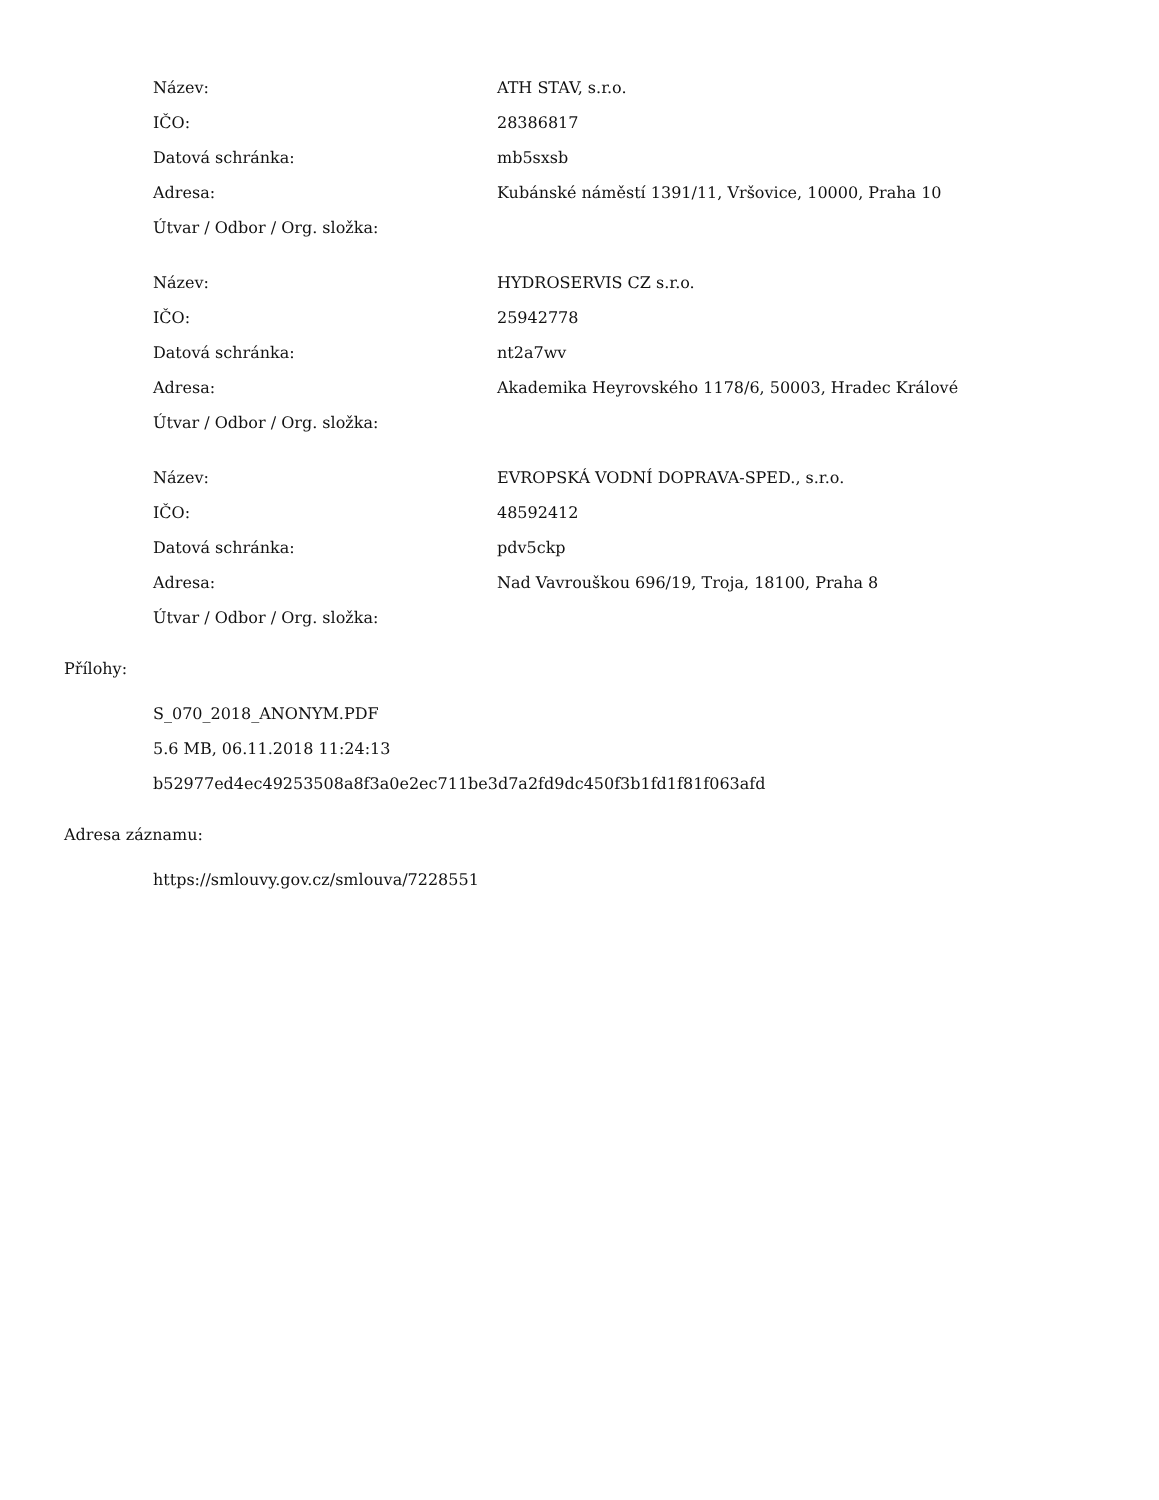| Název: | ATH STAV, s.r.o. |
| IČO: | 28386817 |
| Datová schránka: | mb5sxsb |
| Adresa: | Kubánské náměstí 1391/11, Vršovice, 10000, Praha 10 |
| Útvar / Odbor / Org. složka: | |
| Název: | HYDROSERVIS CZ s.r.o. |
| IČO: | 25942778 |
| Datová schránka: | nt2a7wv |
| Adresa: | Akademika Heyrovského 1178/6, 50003, Hradec Králové |
| Útvar / Odbor / Org. složka: | |
| Název: | EVROPSKÁ VODNÍ DOPRAVA-SPED., s.r.o. |
| IČO: | 48592412 |
| Datová schránka: | pdv5ckp |
| Adresa: | Nad Vavrouškou 696/19, Troja, 18100, Praha 8 |
| Útvar / Odbor / Org. složka: | |
Přílohy:
S_070_2018_ANONYM.PDF
5.6 MB, 06.11.2018 11:24:13
b52977ed4ec49253508a8f3a0e2ec711be3d7a2fd9dc450f3b1fd1f81f063afd
Adresa záznamu:
https://smlouvy.gov.cz/smlouva/7228551